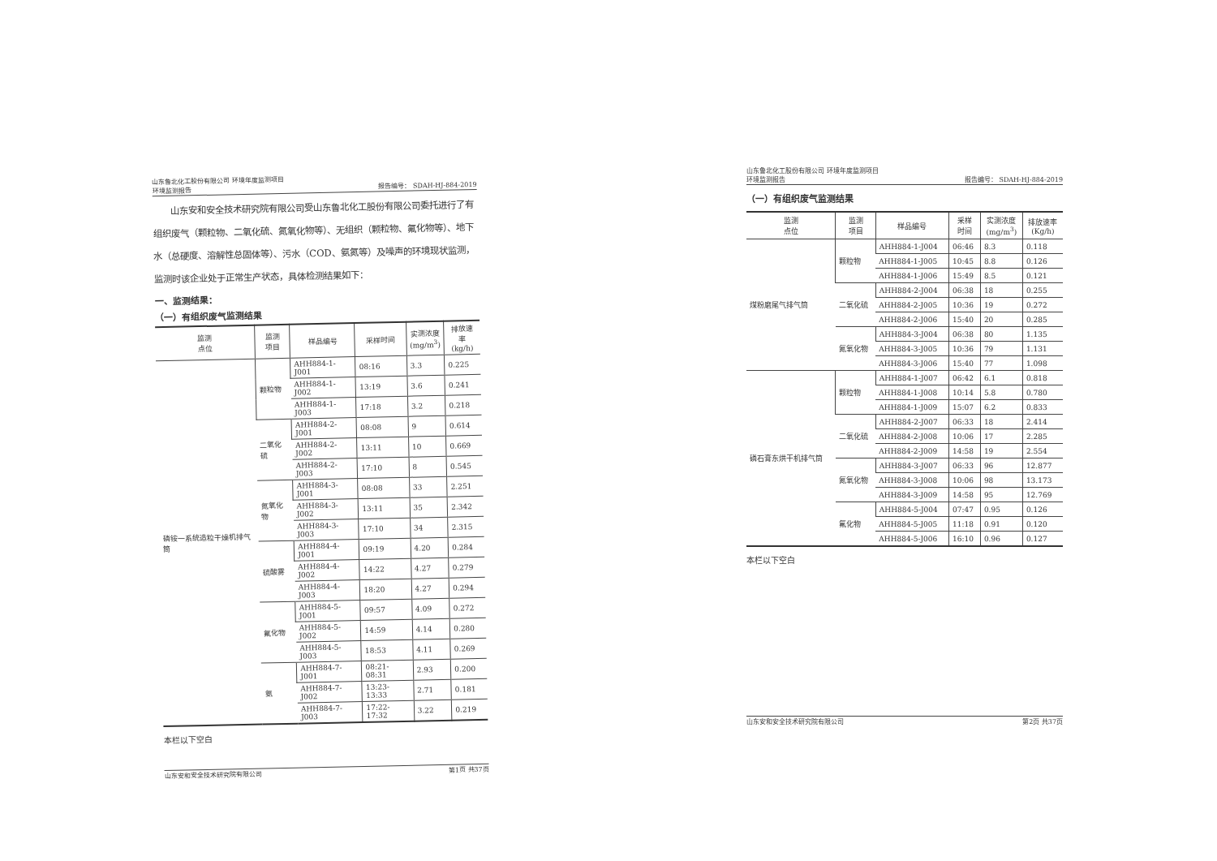山东鲁北化工股份有限公司 环境年度监测项目
环境监测报告
报告编号： SDAH-HJ-884-2019
　　山东安和安全技术研究院有限公司受山东鲁北化工股份有限公司委托进行了有组织废气（颗粒物、二氧化硫、氮氧化物等）、无组织（颗粒物、氟化物等）、地下水（总硬度、溶解性总固体等）、污水（COD、氨氮等）及噪声的环境现状监测，监测时该企业处于正常生产状态，具体检测结果如下：
一、监测结果：
（一）有组织废气监测结果
| 监测 点位 | 监测 项目 | 样品编号 | 采样时间 | 实测浓度 (mg/m<sup>3</sup>) | 排放速率 (kg/h) |
| --- | --- | --- | --- | --- | --- |
| 磷铵一系统造粒干燥机排气筒 | 颗粒物 | AHH884-1-J001 | 08:16 | 3.3 | 0.225 |
| | | AHH884-1-J002 | 13:19 | 3.6 | 0.241 |
| | | AHH884-1-J003 | 17:18 | 3.2 | 0.218 |
| | 二氧化硫 | AHH884-2-J001 | 08:08 | 9 | 0.614 |
| | | AHH884-2-J002 | 13:11 | 10 | 0.669 |
| | | AHH884-2-J003 | 17:10 | 8 | 0.545 |
| | 氮氧化物 | AHH884-3-J001 | 08:08 | 33 | 2.251 |
| | | AHH884-3-J002 | 13:11 | 35 | 2.342 |
| | | AHH884-3-J003 | 17:10 | 34 | 2.315 |
| | 硫酸雾 | AHH884-4-J001 | 09:19 | 4.20 | 0.284 |
| | | AHH884-4-J002 | 14:22 | 4.27 | 0.279 |
| | | AHH884-4-J003 | 18:20 | 4.27 | 0.294 |
| | 氟化物 | AHH884-5-J001 | 09:57 | 4.09 | 0.272 |
| | | AHH884-5-J002 | 14:59 | 4.14 | 0.280 |
| | | AHH884-5-J003 | 18:53 | 4.11 | 0.269 |
| | 氨 | AHH884-7-J001 | 08:21-08:31 | 2.93 | 0.200 |
| | | AHH884-7-J002 | 13:23-13:33 | 2.71 | 0.181 |
| | | AHH884-7-J003 | 17:22-17:32 | 3.22 | 0.219 |
本栏以下空白
山东安和安全技术研究院有限公司 第1页 共37页
山东鲁北化工股份有限公司 环境年度监测项目
环境监测报告
报告编号： SDAH-HJ-884-2019
（一）有组织废气监测结果
| 监测 点位 | 监测 项目 | 样品编号 | 采样 时间 | 实测浓度 (mg/m<sup>3</sup>) | 排放速率 (Kg/h) |
| --- | --- | --- | --- | --- | --- |
| 煤粉磨尾气排气筒 | 颗粒物 | AHH884-1-J004 | 06:46 | 8.3 | 0.118 |
| | | AHH884-1-J005 | 10:45 | 8.8 | 0.126 |
| | | AHH884-1-J006 | 15:49 | 8.5 | 0.121 |
| | 二氧化硫 | AHH884-2-J004 | 06:38 | 18 | 0.255 |
| | | AHH884-2-J005 | 10:36 | 19 | 0.272 |
| | | AHH884-2-J006 | 15:40 | 20 | 0.285 |
| | 氮氧化物 | AHH884-3-J004 | 06:38 | 80 | 1.135 |
| | | AHH884-3-J005 | 10:36 | 79 | 1.131 |
| | | AHH884-3-J006 | 15:40 | 77 | 1.098 |
| 磷石膏东烘干机排气筒 | 颗粒物 | AHH884-1-J007 | 06:42 | 6.1 | 0.818 |
| | | AHH884-1-J008 | 10:14 | 5.8 | 0.780 |
| | | AHH884-1-J009 | 15:07 | 6.2 | 0.833 |
| | 二氧化硫 | AHH884-2-J007 | 06:33 | 18 | 2.414 |
| | | AHH884-2-J008 | 10:06 | 17 | 2.285 |
| | | AHH884-2-J009 | 14:58 | 19 | 2.554 |
| | 氮氧化物 | AHH884-3-J007 | 06:33 | 96 | 12.877 |
| | | AHH884-3-J008 | 10:06 | 98 | 13.173 |
| | | AHH884-3-J009 | 14:58 | 95 | 12.769 |
| | 氟化物 | AHH884-5-J004 | 07:47 | 0.95 | 0.126 |
| | | AHH884-5-J005 | 11:18 | 0.91 | 0.120 |
| | | AHH884-5-J006 | 16:10 | 0.96 | 0.127 |
本栏以下空白
山东安和安全技术研究院有限公司 第2页 共37页